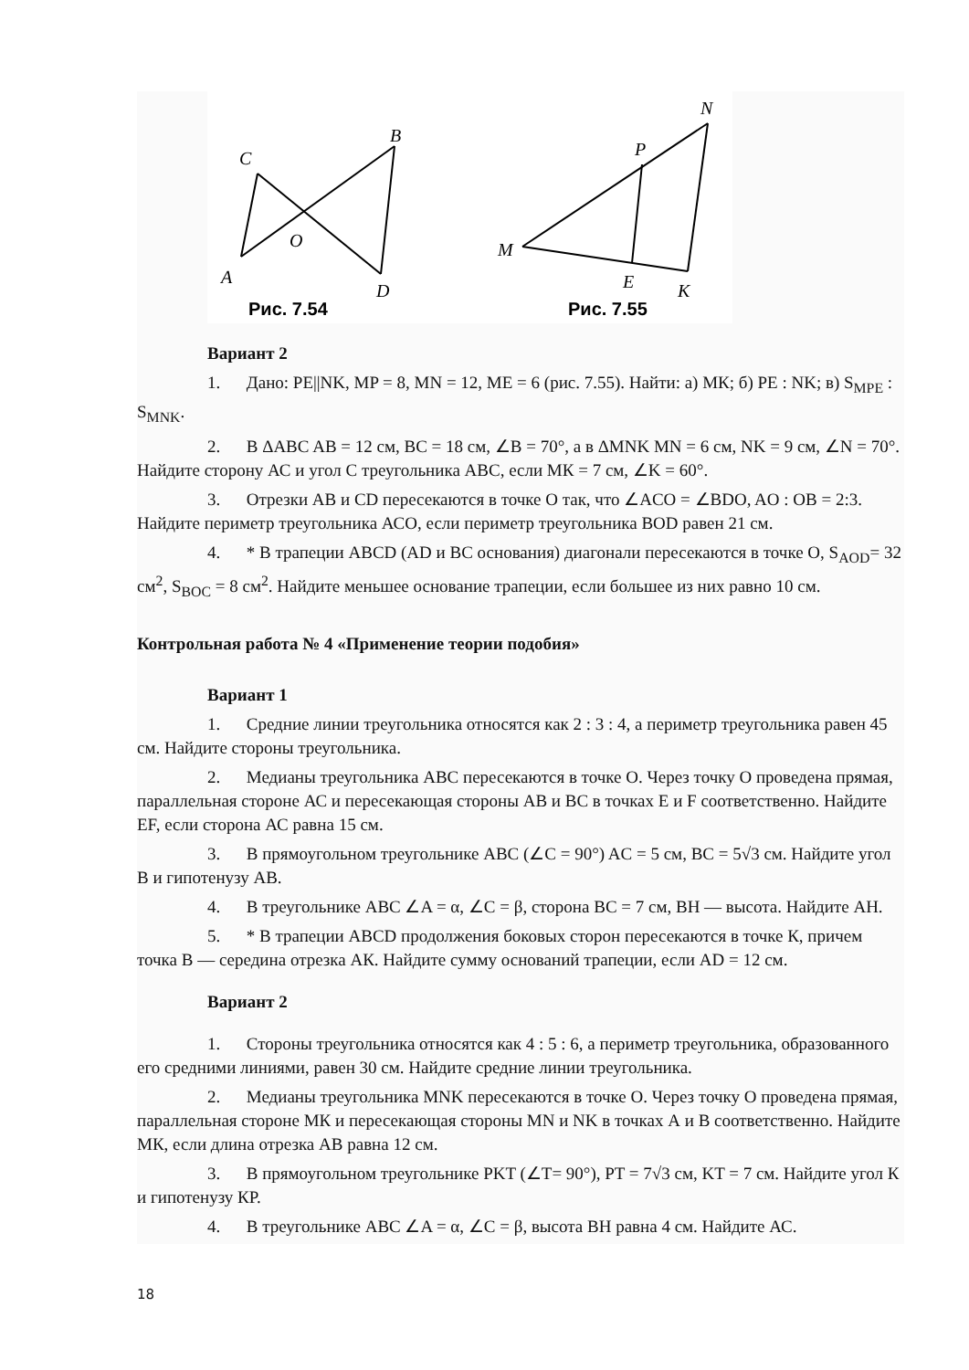C
B
O
A
D
Рис. 7.54
N
P
M
E
K
Рис. 7.55
Вариант 2
1. Дано: PE||NK, MP = 8, MN = 12, ME = 6 (рис. 7.55). Найти: а) МК; б) PE : NK; в) S<sub>MPE</sub> : S<sub>MNK</sub>.
2. В ΔABC AB = 12 см, BC = 18 см, ∠B = 70°, а в ΔMNK MN = 6 см, NK = 9 см, ∠N = 70°. Найдите сторону АС и угол С треугольника ABC, если МК = 7 см, ∠K = 60°.
3. Отрезки АВ и CD пересекаются в точке О так, что ∠ACO = ∠BDO, AO : OB = 2:3. Найдите периметр треугольника АСО, если периметр треугольника BOD равен 21 см.
4. * В трапеции ABCD (AD и ВС основания) диагонали пересекаются в точке О, S<sub>AOD</sub>= 32 см<sup>2</sup>, S<sub>BOC</sub> = 8 см<sup>2</sup>. Найдите меньшее основание трапеции, если большее из них равно 10 см.
Контрольная работа № 4 «Применение теории подобия»
Вариант 1
1. Средние линии треугольника относятся как 2 : 3 : 4, а периметр треугольника равен 45 см. Найдите стороны треугольника.
2. Медианы треугольника ABC пересекаются в точке О. Через точку О проведена прямая, параллельная стороне АС и пересекающая стороны АВ и ВС в точках Е и F соответственно. Найдите EF, если сторона АС равна 15 см.
3. В прямоугольном треугольнике ABC (∠C = 90°) AC = 5 см, BC = 5√3 см. Найдите угол В и гипотенузу АВ.
4. В треугольнике ABC ∠A = α, ∠C = β, сторона ВС = 7 см, ВН — высота. Найдите АН.
5. * В трапеции ABCD продолжения боковых сторон пересекаются в точке К, причем точка В — середина отрезка АК. Найдите сумму оснований трапеции, если AD = 12 см.
Вариант 2
1. Стороны треугольника относятся как 4 : 5 : 6, а периметр треугольника, образованного его средними линиями, равен 30 см. Найдите средние линии треугольника.
2. Медианы треугольника MNK пересекаются в точке О. Через точку О проведена прямая, параллельная стороне МК и пересекающая стороны MN и NK в точках А и В соответственно. Найдите МК, если длина отрезка АВ равна 12 см.
3. В прямоугольном треугольнике PKT (∠T= 90°), PT = 7√3 см, KT = 7 см. Найдите угол К и гипотенузу КР.
4. В треугольнике ABC ∠A = α, ∠C = β, высота ВН равна 4 см. Найдите АС.
18